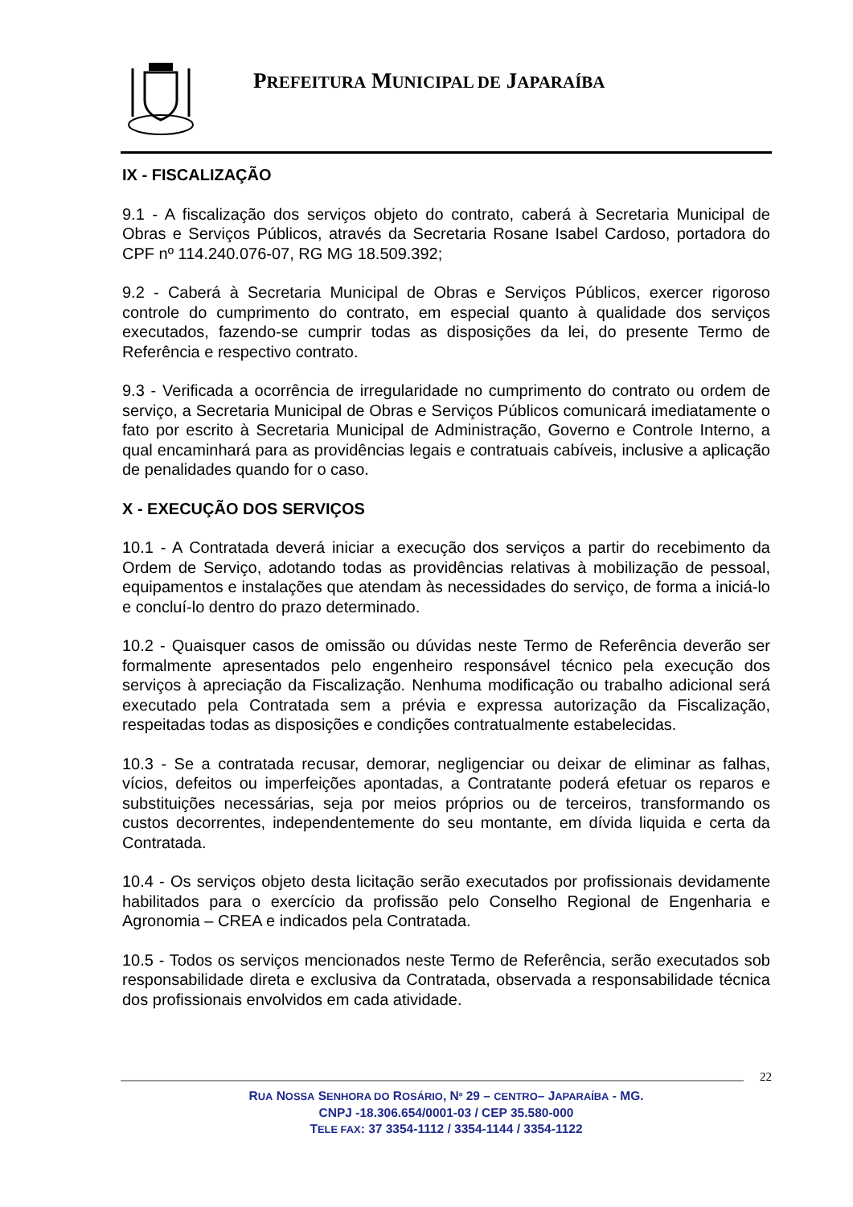PREFEITURA MUNICIPAL DE JAPARAÍBA
IX - FISCALIZAÇÃO
9.1 - A fiscalização dos serviços objeto do contrato, caberá à Secretaria Municipal de Obras e Serviços Públicos, através da Secretaria Rosane Isabel Cardoso, portadora do CPF nº 114.240.076-07, RG MG 18.509.392;
9.2 - Caberá à Secretaria Municipal de Obras e Serviços Públicos, exercer rigoroso controle do cumprimento do contrato, em especial quanto à qualidade dos serviços executados, fazendo-se cumprir todas as disposições da lei, do presente Termo de Referência e respectivo contrato.
9.3 - Verificada a ocorrência de irregularidade no cumprimento do contrato ou ordem de serviço, a Secretaria Municipal de Obras e Serviços Públicos comunicará imediatamente o fato por escrito à Secretaria Municipal de Administração, Governo e Controle Interno, a qual encaminhará para as providências legais e contratuais cabíveis, inclusive a aplicação de penalidades quando for o caso.
X - EXECUÇÃO DOS SERVIÇOS
10.1 - A Contratada deverá iniciar a execução dos serviços a partir do recebimento da Ordem de Serviço, adotando todas as providências relativas à mobilização de pessoal, equipamentos e instalações que atendam às necessidades do serviço, de forma a iniciá-lo e concluí-lo dentro do prazo determinado.
10.2 - Quaisquer casos de omissão ou dúvidas neste Termo de Referência deverão ser formalmente apresentados pelo engenheiro responsável técnico pela execução dos serviços à apreciação da Fiscalização. Nenhuma modificação ou trabalho adicional será executado pela Contratada sem a prévia e expressa autorização da Fiscalização, respeitadas todas as disposições e condições contratualmente estabelecidas.
10.3 - Se a contratada recusar, demorar, negligenciar ou deixar de eliminar as falhas, vícios, defeitos ou imperfeições apontadas, a Contratante poderá efetuar os reparos e substituições necessárias, seja por meios próprios ou de terceiros, transformando os custos decorrentes, independentemente do seu montante, em dívida liquida e certa da Contratada.
10.4 - Os serviços objeto desta licitação serão executados por profissionais devidamente habilitados para o exercício da profissão pelo Conselho Regional de Engenharia e Agronomia – CREA e indicados pela Contratada.
10.5 - Todos os serviços mencionados neste Termo de Referência, serão executados sob responsabilidade direta e exclusiva da Contratada, observada a responsabilidade técnica dos profissionais envolvidos em cada atividade.
22
RUA NOSSA SENHORA DO ROSÁRIO, Nº 29 – CENTRO– JAPARAÍBA - MG.
CNPJ -18.306.654/0001-03 / CEP 35.580-000
TELE FAX: 37 3354-1112 / 3354-1144 / 3354-1122